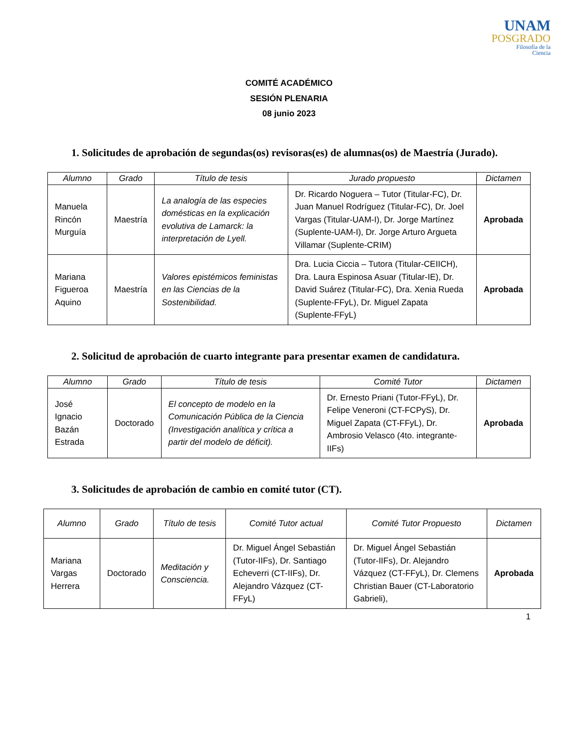UNAM
POSGRADO
Filosofía de la
Ciencia
COMITÉ ACADÉMICO
SESIÓN PLENARIA
08 junio 2023
1. Solicitudes de aprobación de segundas(os) revisoras(es) de alumnas(os) de Maestría (Jurado).
| Alumno | Grado | Título de tesis | Jurado propuesto | Dictamen |
| --- | --- | --- | --- | --- |
| Manuela Rincón Murguía | Maestría | La analogía de las especies domésticas en la explicación evolutiva de Lamarck: la interpretación de Lyell. | Dr. Ricardo Noguera – Tutor (Titular-FC), Dr. Juan Manuel Rodríguez (Titular-FC), Dr. Joel Vargas (Titular-UAM-I), Dr. Jorge Martínez (Suplente-UAM-I), Dr. Jorge Arturo Argueta Villamar (Suplente-CRIM) | Aprobada |
| Mariana Figueroa Aquino | Maestría | Valores epistémicos feministas en las Ciencias de la Sostenibilidad. | Dra. Lucia Ciccia – Tutora (Titular-CEIICH), Dra. Laura Espinosa Asuar (Titular-IE), Dr. David Suárez (Titular-FC), Dra. Xenia Rueda (Suplente-FFyL), Dr. Miguel Zapata (Suplente-FFyL) | Aprobada |
2. Solicitud de aprobación de cuarto integrante para presentar examen de candidatura.
| Alumno | Grado | Título de tesis | Comité Tutor | Dictamen |
| --- | --- | --- | --- | --- |
| José Ignacio Bazán Estrada | Doctorado | El concepto de modelo en la Comunicación Pública de la Ciencia (Investigación analítica y crítica a partir del modelo de déficit). | Dr. Ernesto Priani (Tutor-FFyL), Dr. Felipe Veneroni (CT-FCPyS), Dr. Miguel Zapata (CT-FFyL), Dr. Ambrosio Velasco (4to. integrante-IIFs) | Aprobada |
3. Solicitudes de aprobación de cambio en comité tutor (CT).
| Alumno | Grado | Título de tesis | Comité Tutor actual | Comité Tutor Propuesto | Dictamen |
| --- | --- | --- | --- | --- | --- |
| Mariana Vargas Herrera | Doctorado | Meditación y Consciencia. | Dr. Miguel Ángel Sebastián (Tutor-IIFs), Dr. Santiago Echeverri (CT-IIFs), Dr. Alejandro Vázquez (CT-FFyL) | Dr. Miguel Ángel Sebastián (Tutor-IIFs), Dr. Alejandro Vázquez (CT-FFyL), Dr. Clemens Christian Bauer (CT-Laboratorio Gabrieli), | Aprobada |
1